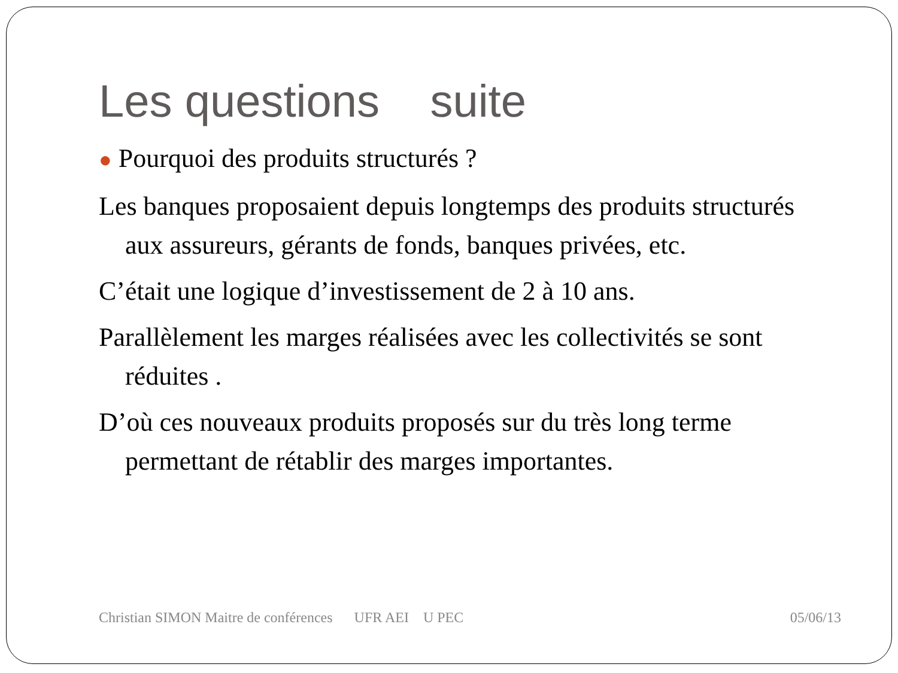Les questions suite
● Pourquoi des produits structurés ?
Les banques proposaient depuis longtemps des produits structurés aux assureurs, gérants de fonds, banques privées, etc.
C’était une logique d’investissement de 2 à 10 ans.
Parallèlement les marges réalisées avec les collectivités se sont réduites .
D’où ces nouveaux produits proposés sur du très long terme permettant de rétablir des marges importantes.
Christian SIMON Maitre de conférences UFR AEI U PEC
05/06/13